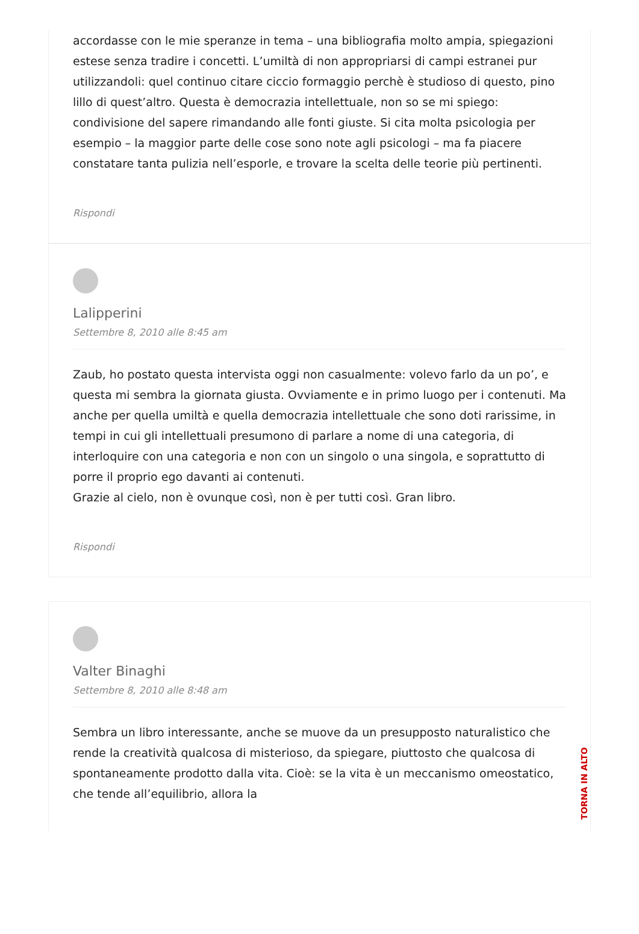accordasse con le mie speranze in tema – una bibliografia molto ampia, spiegazioni estese senza tradire i concetti. L’umiltà di non appropriarsi di campi estranei pur utilizzandoli: quel continuo citare ciccio formaggio perchè è studioso di questo, pino lillo di quest’altro. Questa è democrazia intellettuale, non so se mi spiego: condivisione del sapere rimandando alle fonti giuste. Si cita molta psicologia per esempio – la maggior parte delle cose sono note agli psicologi – ma fa piacere constatare tanta pulizia nell’esporle, e trovare la scelta delle teorie più pertinenti.
Rispondi
Lalipperini
Settembre 8, 2010 alle 8:45 am
Zaub, ho postato questa intervista oggi non casualmente: volevo farlo da un po’, e questa mi sembra la giornata giusta. Ovviamente e in primo luogo per i contenuti. Ma anche per quella umiltà e quella democrazia intellettuale che sono doti rarissime, in tempi in cui gli intellettuali presumono di parlare a nome di una categoria, di interloquire con una categoria e non con un singolo o una singola, e soprattutto di porre il proprio ego davanti ai contenuti.
Grazie al cielo, non è ovunque così, non è per tutti così. Gran libro.
Rispondi
Valter Binaghi
Settembre 8, 2010 alle 8:48 am
Sembra un libro interessante, anche se muove da un presupposto naturalistico che rende la creatività qualcosa di misterioso, da spiegare, piuttosto che qualcosa di spontaneamente prodotto dalla vita. Cioè: se la vita è un meccanismo omeostatico, che tende all’equilibrio, allora la
TORNA IN ALTO